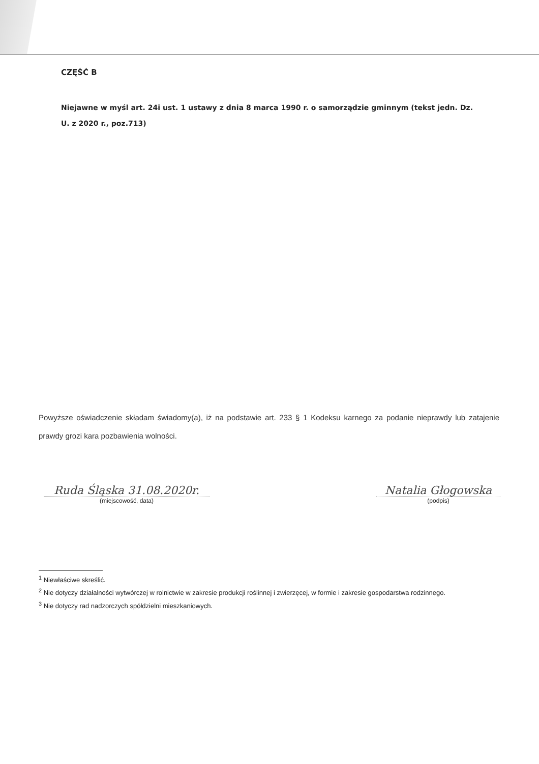CZĘŚĆ B
Niejawne w myśl art. 24i ust. 1 ustawy z dnia 8 marca 1990 r. o samorządzie gminnym (tekst jedn. Dz. U. z 2020 r., poz.713)
Powyższe oświadczenie składam świadomy(a), iż na podstawie art. 233 § 1 Kodeksu karnego za podanie nieprawdy lub zatajenie prawdy grozi kara pozbawienia wolności.
Ruda Śląska 31.08.2020r.
(miejscowość, data)
Natalia Głogowska
(podpis)
<sup>1</sup> Niewłaściwe skreślić.
<sup>2</sup> Nie dotyczy działalności wytwórczej w rolnictwie w zakresie produkcji roślinnej i zwierzęcej, w formie i zakresie gospodarstwa rodzinnego.
<sup>3</sup> Nie dotyczy rad nadzorczych spółdzielni mieszkaniowych.